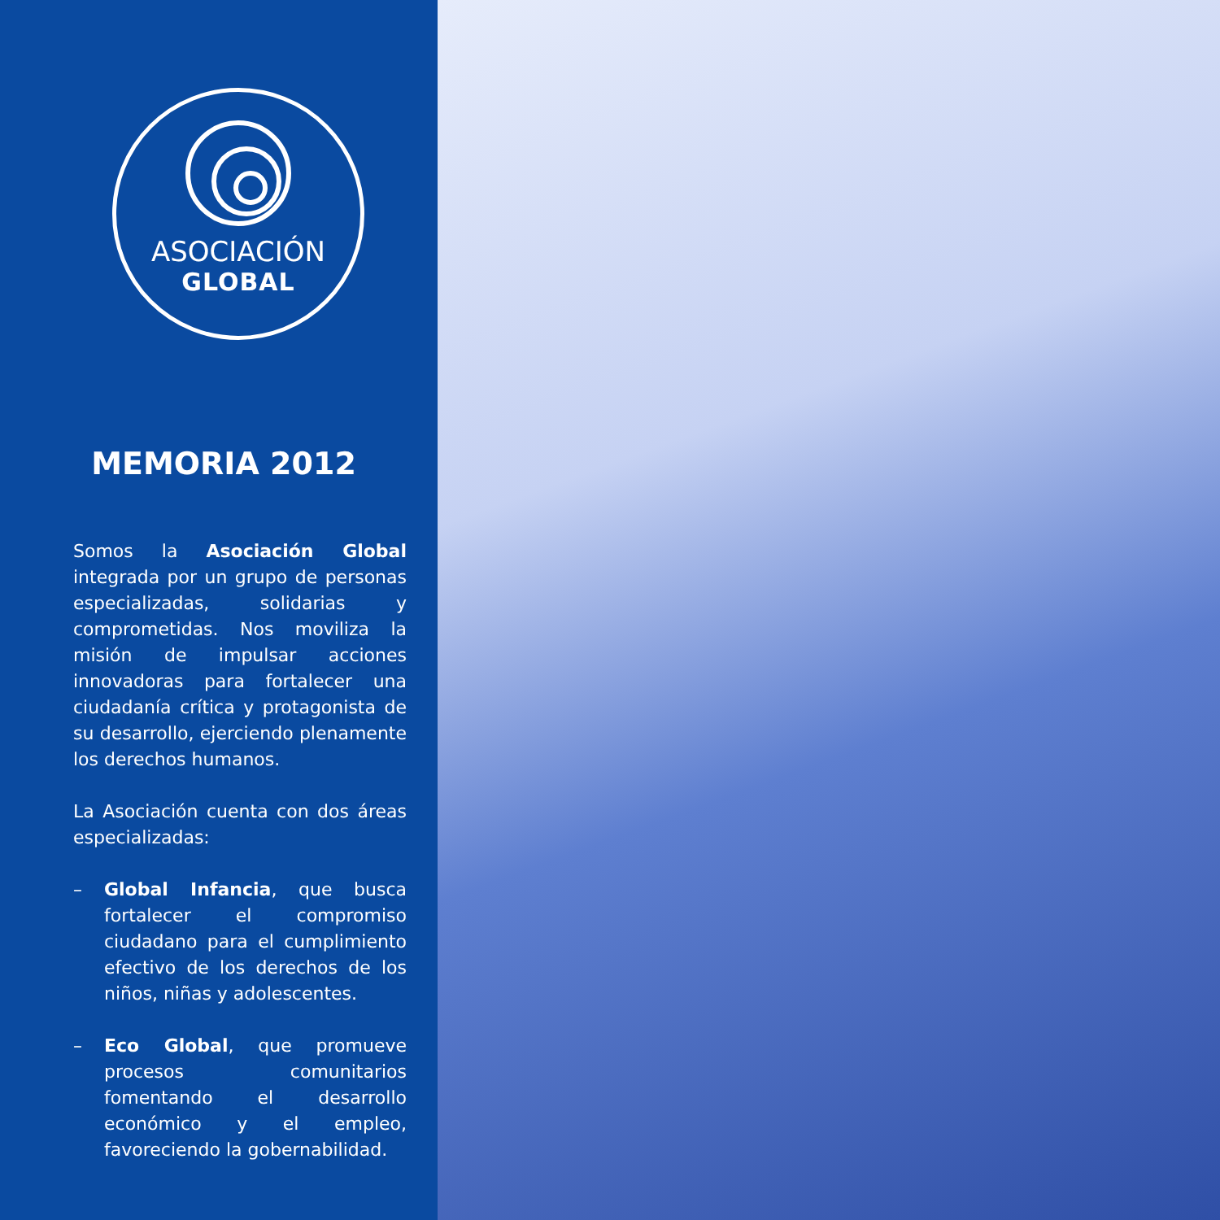ASOCIACIÓN
GLOBAL
MEMORIA 2012
Somos la Asociación Global integrada por un grupo de personas especializadas, solidarias y comprometidas. Nos moviliza la misión de impulsar acciones innovadoras para fortalecer una ciudadanía crítica y protagonista de su desarrollo, ejerciendo plenamente los derechos humanos.
La Asociación cuenta con dos áreas especializadas:
– Global Infancia, que busca fortalecer el compromiso ciudadano para el cumplimiento efectivo de los derechos de los niños, niñas y adolescentes.
– Eco Global, que promueve procesos comunitarios fomentando el desarrollo económico y el empleo, favoreciendo la gobernabilidad.